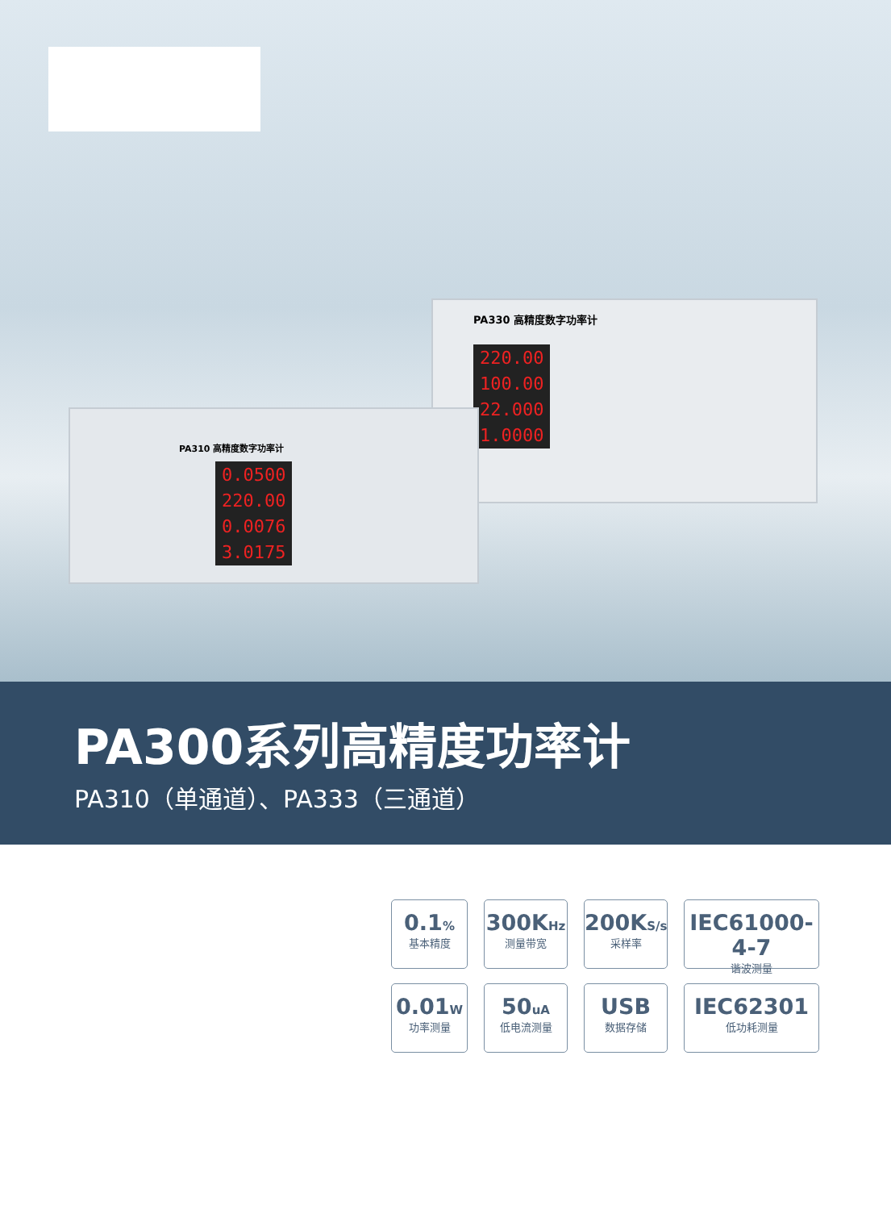PA330 高精度数字功率计
220.00
100.00
22.000
1.0000
PA310 高精度数字功率计
0.0500
220.00
0.0076
3.0175
PA300系列高精度功率计
PA310（单通道）、PA333（三通道）
0.1%
基本精度
300KHz
测量带宽
200KS/s
采样率
IEC61000-4-7
谐波测量
0.01W
功率测量
50uA
低电流测量
USB
数据存储
IEC62301
低功耗测量